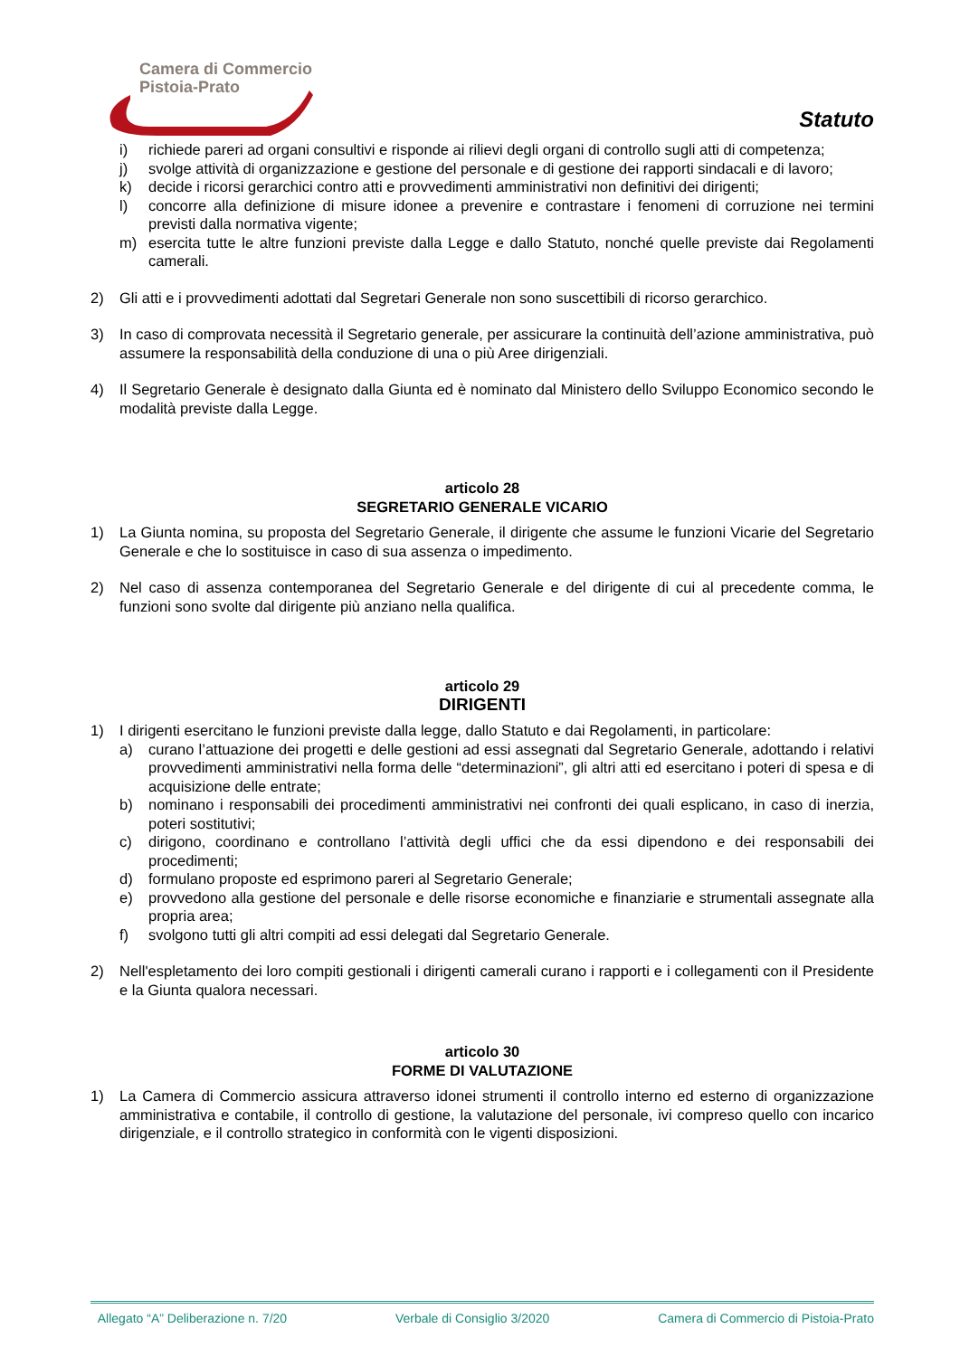Camera di Commercio
Pistoia-Prato
Statuto
i) richiede pareri ad organi consultivi e risponde ai rilievi degli organi di controllo sugli atti di competenza;
j) svolge attività di organizzazione e gestione del personale e di gestione dei rapporti sindacali e di lavoro;
k) decide i ricorsi gerarchici contro atti e provvedimenti amministrativi non definitivi dei dirigenti;
l) concorre alla definizione di misure idonee a prevenire e contrastare i fenomeni di corruzione nei termini previsti dalla normativa vigente;
m) esercita tutte le altre funzioni previste dalla Legge e dallo Statuto, nonché quelle previste dai Regolamenti camerali.
2) Gli atti e i provvedimenti adottati dal Segretari Generale non sono suscettibili di ricorso gerarchico.
3) In caso di comprovata necessità il Segretario generale, per assicurare la continuità dell’azione amministrativa, può assumere la responsabilità della conduzione di una o più Aree dirigenziali.
4) Il Segretario Generale è designato dalla Giunta ed è nominato dal Ministero dello Sviluppo Economico secondo le modalità previste dalla Legge.
articolo 28
SEGRETARIO GENERALE VICARIO
1) La Giunta nomina, su proposta del Segretario Generale, il dirigente che assume le funzioni Vicarie del Segretario Generale e che lo sostituisce in caso di sua assenza o impedimento.
2) Nel caso di assenza contemporanea del Segretario Generale e del dirigente di cui al precedente comma, le funzioni sono svolte dal dirigente più anziano nella qualifica.
articolo 29
DIRIGENTI
1) I dirigenti esercitano le funzioni previste dalla legge, dallo Statuto e dai Regolamenti, in particolare:
a) curano l’attuazione dei progetti e delle gestioni ad essi assegnati dal Segretario Generale, adottando i relativi provvedimenti amministrativi nella forma delle “determinazioni”, gli altri atti ed esercitano i poteri di spesa e di acquisizione delle entrate;
b) nominano i responsabili dei procedimenti amministrativi nei confronti dei quali esplicano, in caso di inerzia, poteri sostitutivi;
c) dirigono, coordinano e controllano l’attività degli uffici che da essi dipendono e dei responsabili dei procedimenti;
d) formulano proposte ed esprimono pareri al Segretario Generale;
e) provvedono alla gestione del personale e delle risorse economiche e finanziarie e strumentali assegnate alla propria area;
f) svolgono tutti gli altri compiti ad essi delegati dal Segretario Generale.
2) Nell'espletamento dei loro compiti gestionali i dirigenti camerali curano i rapporti e i collegamenti con il Presidente e la Giunta qualora necessari.
articolo 30
FORME DI VALUTAZIONE
1) La Camera di Commercio assicura attraverso idonei strumenti il controllo interno ed esterno di organizzazione amministrativa e contabile, il controllo di gestione, la valutazione del personale, ivi compreso quello con incarico dirigenziale, e il controllo strategico in conformità con le vigenti disposizioni.
Allegato “A” Deliberazione n. 7/20 Verbale di Consiglio 3/2020 Camera di Commercio di Pistoia-Prato